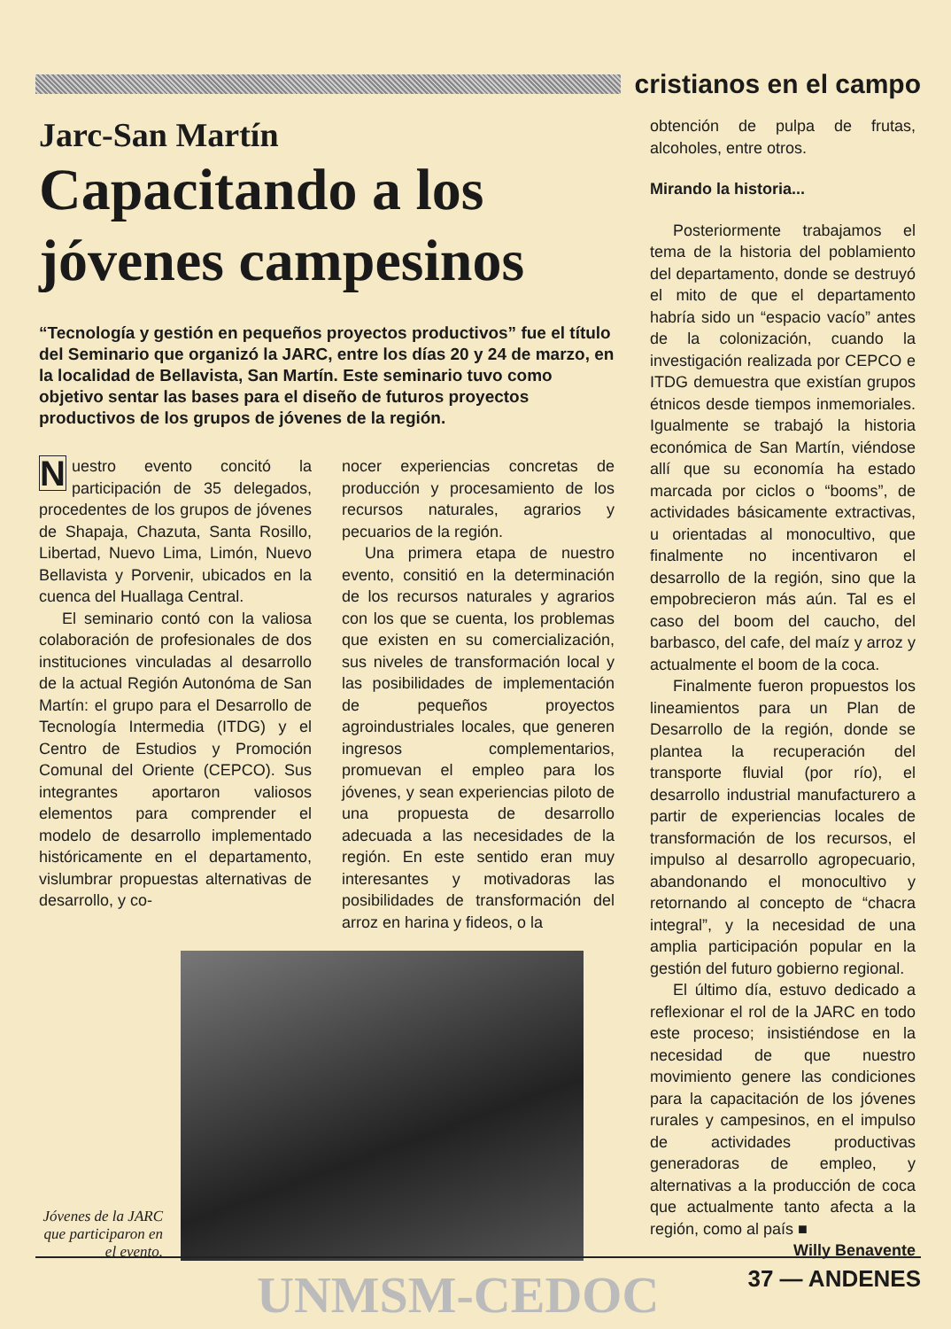cristianos en el campo
Jarc-San Martín
Capacitando a los jóvenes campesinos
“Tecnología y gestión en pequeños proyectos productivos” fue el título del Seminario que organizó la JARC, entre los días 20 y 24 de marzo, en la localidad de Bellavista, San Martín. Este seminario tuvo como objetivo sentar las bases para el diseño de futuros proyectos productivos de los grupos de jóvenes de la región.
Nuestro evento concitó la participación de 35 delegados, procedentes de los grupos de jóvenes de Shapaja, Chazuta, Santa Rosillo, Libertad, Nuevo Lima, Limón, Nuevo Bellavista y Porvenir, ubicados en la cuenca del Huallaga Central.
El seminario contó con la valiosa colaboración de profesionales de dos instituciones vinculadas al desarrollo de la actual Región Autonóma de San Martín: el grupo para el Desarrollo de Tecnología Intermedia (ITDG) y el Centro de Estudios y Promoción Comunal del Oriente (CEPCO). Sus integrantes aportaron valiosos elementos para comprender el modelo de desarrollo implementado históricamente en el departamento, vislumbrar propuestas alternativas de desarrollo, y co-
nocer experiencias concretas de producción y procesamiento de los recursos naturales, agrarios y pecuarios de la región.
Una primera etapa de nuestro evento, consitió en la determinación de los recursos naturales y agrarios con los que se cuenta, los problemas que existen en su comercialización, sus niveles de transformación local y las posibilidades de implementación de pequeños proyectos agroindustriales locales, que generen ingresos complementarios, promuevan el empleo para los jóvenes, y sean experiencias piloto de una propuesta de desarrollo adecuada a las necesidades de la región. En este sentido eran muy interesantes y motivadoras las posibilidades de transformación del arroz en harina y fideos, o la
Jóvenes de la JARC que participaron en el evento.
obtención de pulpa de frutas, alcoholes, entre otros.
Mirando la historia...
Posteriormente trabajamos el tema de la historia del poblamiento del departamento, donde se destruyó el mito de que el departamento habría sido un “espacio vacío” antes de la colonización, cuando la investigación realizada por CEPCO e ITDG demuestra que existían grupos étnicos desde tiempos inmemoriales. Igualmente se trabajó la historia económica de San Martín, viéndose allí que su economía ha estado marcada por ciclos o “booms”, de actividades básicamente extractivas, u orientadas al monocultivo, que finalmente no incentivaron el desarrollo de la región, sino que la empobrecieron más aún. Tal es el caso del boom del caucho, del barbasco, del cafe, del maíz y arroz y actualmente el boom de la coca.
Finalmente fueron propuestos los lineamientos para un Plan de Desarrollo de la región, donde se plantea la recuperación del transporte fluvial (por río), el desarrollo industrial manufacturero a partir de experiencias locales de transformación de los recursos, el impulso al desarrollo agropecuario, abandonando el monocultivo y retornando al concepto de “chacra integral”, y la necesidad de una amplia participación popular en la gestión del futuro gobierno regional.
El último día, estuvo dedicado a reflexionar el rol de la JARC en todo este proceso; insistiéndose en la necesidad de que nuestro movimiento genere las condiciones para la capacitación de los jóvenes rurales y campesinos, en el impulso de actividades productivas generadoras de empleo, y alternativas a la producción de coca que actualmente tanto afecta a la región, como al país ■
Willy Benavente
UNMSM-CEDOC 37 — ANDENES